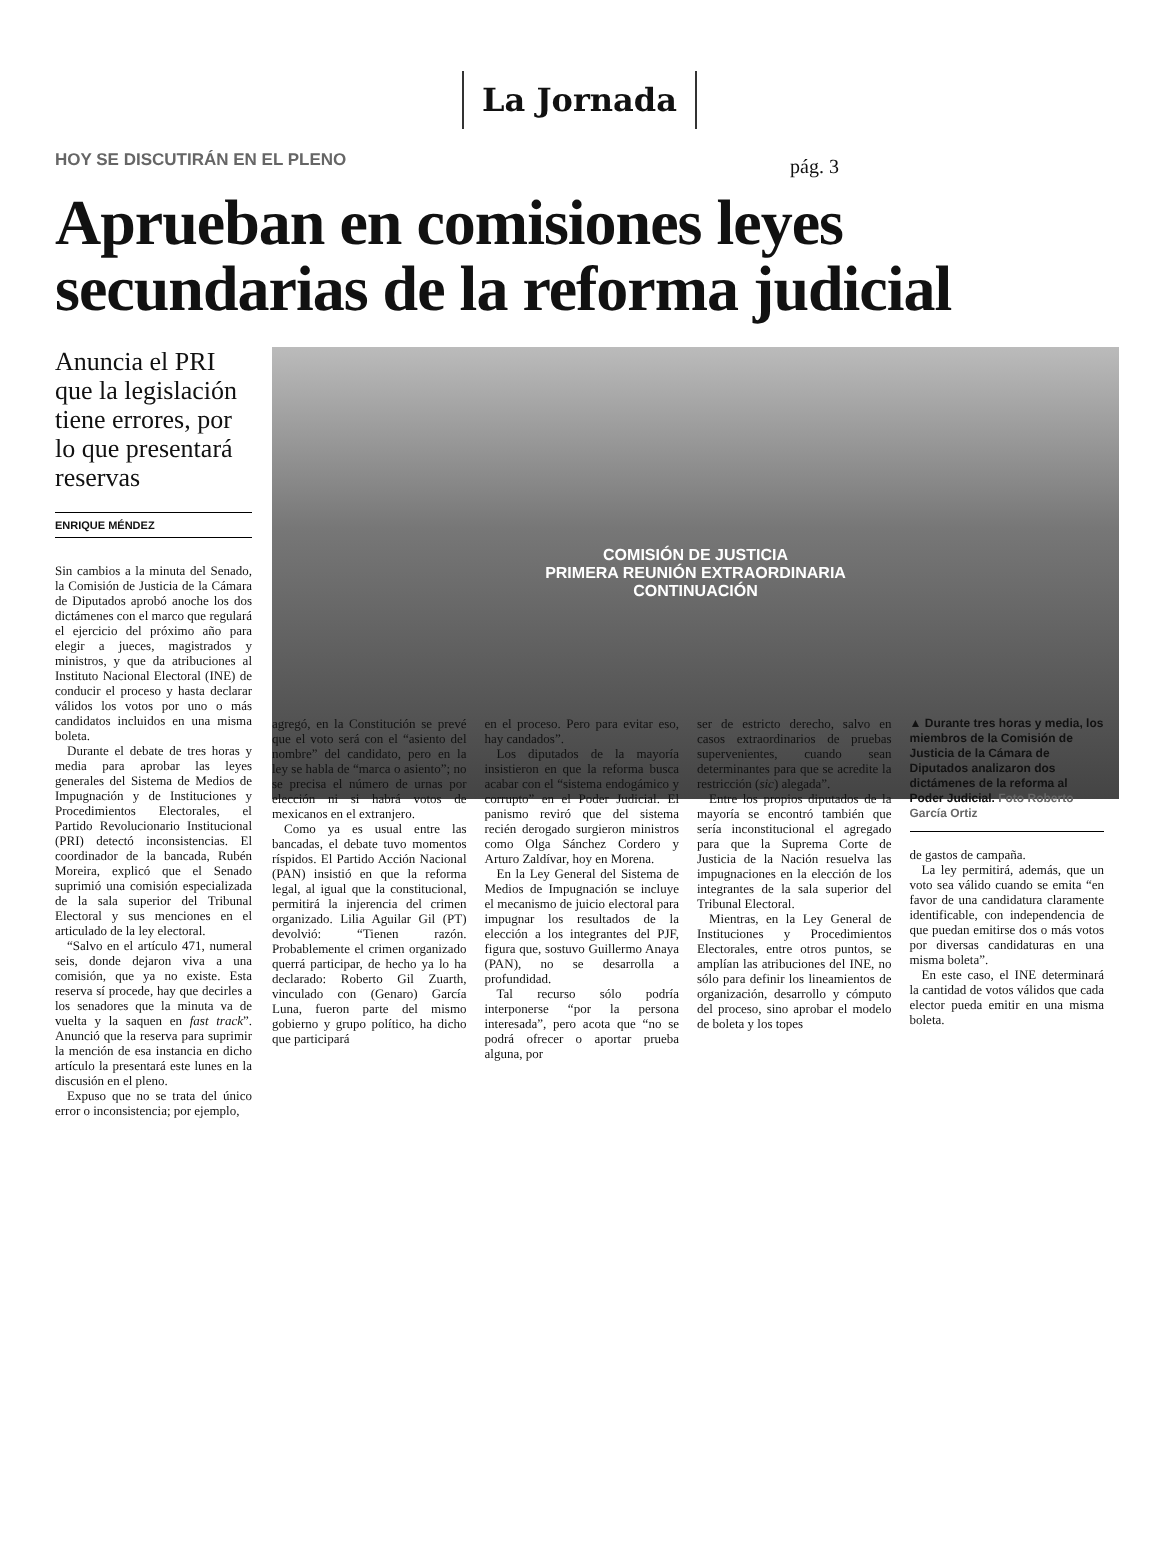La Jornada
pág. 3
HOY SE DISCUTIRÁN EN EL PLENO
Aprueban en comisiones leyes secundarias de la reforma judicial
Anuncia el PRI que la legislación tiene errores, por lo que presentará reservas
ENRIQUE MÉNDEZ
Sin cambios a la minuta del Senado, la Comisión de Justicia de la Cámara de Diputados aprobó anoche los dos dictámenes con el marco que regulará el ejercicio del próximo año para elegir a jueces, magistrados y ministros, y que da atribuciones al Instituto Nacional Electoral (INE) de conducir el proceso y hasta declarar válidos los votos por uno o más candidatos incluidos en una misma boleta.
Durante el debate de tres horas y media para aprobar las leyes generales del Sistema de Medios de Impugnación y de Instituciones y Procedimientos Electorales, el Partido Revolucionario Institucional (PRI) detectó inconsistencias. El coordinador de la bancada, Rubén Moreira, explicó que el Senado suprimió una comisión especializada de la sala superior del Tribunal Electoral y sus menciones en el articulado de la ley electoral.
“Salvo en el artículo 471, numeral seis, donde dejaron viva a una comisión, que ya no existe. Esta reserva sí procede, hay que decirles a los senadores que la minuta va de vuelta y la saquen en fast track”. Anunció que la reserva para suprimir la mención de esa instancia en dicho artículo la presentará este lunes en la discusión en el pleno.
Expuso que no se trata del único error o inconsistencia; por ejemplo,
COMISIÓN DE JUSTICIA
PRIMERA REUNIÓN EXTRAORDINARIA
CONTINUACIÓN
agregó, en la Constitución se prevé que el voto será con el “asiento del nombre” del candidato, pero en la ley se habla de “marca o asiento”; no se precisa el número de urnas por elección ni si habrá votos de mexicanos en el extranjero.
Como ya es usual entre las bancadas, el debate tuvo momentos ríspidos. El Partido Acción Nacional (PAN) insistió en que la reforma legal, al igual que la constitucional, permitirá la injerencia del crimen organizado. Lilia Aguilar Gil (PT) devolvió: “Tienen razón. Probablemente el crimen organizado querrá participar, de hecho ya lo ha declarado: Roberto Gil Zuarth, vinculado con (Genaro) García Luna, fueron parte del mismo gobierno y grupo político, ha dicho que participará
en el proceso. Pero para evitar eso, hay candados”.
Los diputados de la mayoría insistieron en que la reforma busca acabar con el “sistema endogámico y corrupto” en el Poder Judicial. El panismo reviró que del sistema recién derogado surgieron ministros como Olga Sánchez Cordero y Arturo Zaldívar, hoy en Morena.
En la Ley General del Sistema de Medios de Impugnación se incluye el mecanismo de juicio electoral para impugnar los resultados de la elección a los integrantes del PJF, figura que, sostuvo Guillermo Anaya (PAN), no se desarrolla a profundidad.
Tal recurso sólo podría interponerse “por la persona interesada”, pero acota que “no se podrá ofrecer o aportar prueba alguna, por
ser de estricto derecho, salvo en casos extraordinarios de pruebas supervenientes, cuando sean determinantes para que se acredite la restricción (sic) alegada”.
Entre los propios diputados de la mayoría se encontró también que sería inconstitucional el agregado para que la Suprema Corte de Justicia de la Nación resuelva las impugnaciones en la elección de los integrantes de la sala superior del Tribunal Electoral.
Mientras, en la Ley General de Instituciones y Procedimientos Electorales, entre otros puntos, se amplían las atribuciones del INE, no sólo para definir los lineamientos de organización, desarrollo y cómputo del proceso, sino aprobar el modelo de boleta y los topes
▲ Durante tres horas y media, los miembros de la Comisión de Justicia de la Cámara de Diputados analizaron dos dictámenes de la reforma al Poder Judicial. Foto Roberto García Ortiz
de gastos de campaña.
La ley permitirá, además, que un voto sea válido cuando se emita “en favor de una candidatura claramente identificable, con independencia de que puedan emitirse dos o más votos por diversas candidaturas en una misma boleta”.
En este caso, el INE determinará la cantidad de votos válidos que cada elector pueda emitir en una misma boleta.